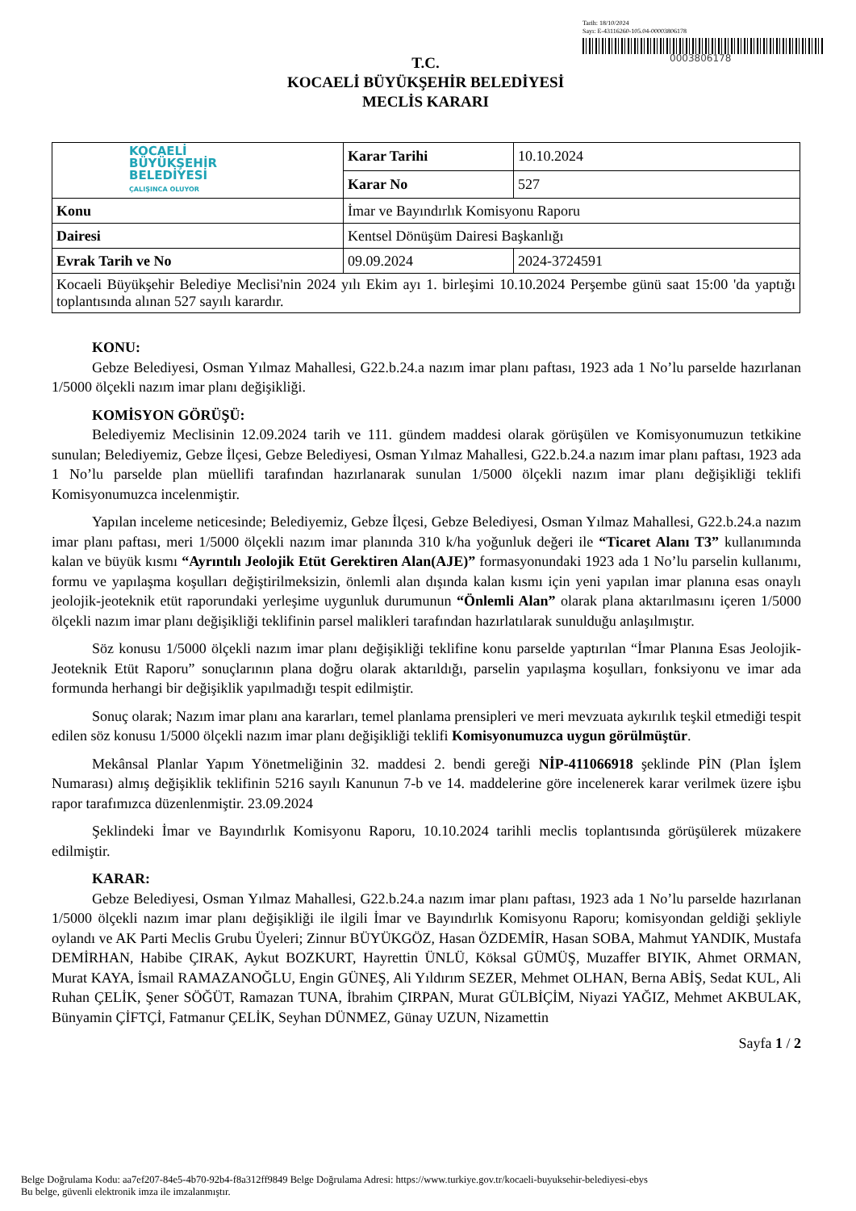Tarih: 18/10/2024
Sayı: E-43116260-105.04-00003806178
0003806178
T.C.
KOCAELİ BÜYÜKŞEHİR BELEDİYESİ
MECLİS KARARI
| KOCAELİ BÜYÜKŞEHİR BELEDİYESİ ÇALIŞINCA OLUYOR | Karar Tarihi | 10.10.2024 |
| | Karar No | 527 |
| Konu | İmar ve Bayındırlık Komisyonu Raporu | |
| Dairesi | Kentsel Dönüşüm Dairesi Başkanlığı | |
| Evrak Tarih ve No | 09.09.2024 | 2024-3724591 |
| Kocaeli Büyükşehir Belediye Meclisi'nin 2024 yılı Ekim ayı 1. birleşimi 10.10.2024 Perşembe günü saat 15:00 'da yaptığı toplantısında alınan 527 sayılı karardır. | | |
KONU:
Gebze Belediyesi, Osman Yılmaz Mahallesi, G22.b.24.a nazım imar planı paftası, 1923 ada 1 No’lu parselde hazırlanan 1/5000 ölçekli nazım imar planı değişikliği.
KOMİSYON GÖRÜŞÜ:
Belediyemiz Meclisinin 12.09.2024 tarih ve 111. gündem maddesi olarak görüşülen ve Komisyonumuzun tetkikine sunulan; Belediyemiz, Gebze İlçesi, Gebze Belediyesi, Osman Yılmaz Mahallesi, G22.b.24.a nazım imar planı paftası, 1923 ada 1 No’lu parselde plan müellifi tarafından hazırlanarak sunulan 1/5000 ölçekli nazım imar planı değişikliği teklifi Komisyonumuzca incelenmiştir.
Yapılan inceleme neticesinde; Belediyemiz, Gebze İlçesi, Gebze Belediyesi, Osman Yılmaz Mahallesi, G22.b.24.a nazım imar planı paftası, meri 1/5000 ölçekli nazım imar planında 310 k/ha yoğunluk değeri ile “Ticaret Alanı T3” kullanımında kalan ve büyük kısmı “Ayrıntılı Jeolojik Etüt Gerektiren Alan(AJE)” formasyonundaki 1923 ada 1 No’lu parselin kullanımı, formu ve yapılaşma koşulları değiştirilmeksizin, önlemli alan dışında kalan kısmı için yeni yapılan imar planına esas onaylı jeolojik-jeoteknik etüt raporundaki yerleşime uygunluk durumunun “Önlemli Alan” olarak plana aktarılmasını içeren 1/5000 ölçekli nazım imar planı değişikliği teklifinin parsel malikleri tarafından hazırlatılarak sunulduğu anlaşılmıştır.
Söz konusu 1/5000 ölçekli nazım imar planı değişikliği teklifine konu parselde yaptırılan “İmar Planına Esas Jeolojik-Jeoteknik Etüt Raporu” sonuçlarının plana doğru olarak aktarıldığı, parselin yapılaşma koşulları, fonksiyonu ve imar ada formunda herhangi bir değişiklik yapılmadığı tespit edilmiştir.
Sonuç olarak; Nazım imar planı ana kararları, temel planlama prensipleri ve meri mevzuata aykırılık teşkil etmediği tespit edilen söz konusu 1/5000 ölçekli nazım imar planı değişikliği teklifi Komisyonumuzca uygun görülmüştür.
Mekânsal Planlar Yapım Yönetmeliğinin 32. maddesi 2. bendi gereği NİP-411066918 şeklinde PİN (Plan İşlem Numarası) almış değişiklik teklifinin 5216 sayılı Kanunun 7-b ve 14. maddelerine göre incelenerek karar verilmek üzere işbu rapor tarafımızca düzenlenmiştir. 23.09.2024
Şeklindeki İmar ve Bayındırlık Komisyonu Raporu, 10.10.2024 tarihli meclis toplantısında görüşülerek müzakere edilmiştir.
KARAR:
Gebze Belediyesi, Osman Yılmaz Mahallesi, G22.b.24.a nazım imar planı paftası, 1923 ada 1 No’lu parselde hazırlanan 1/5000 ölçekli nazım imar planı değişikliği ile ilgili İmar ve Bayındırlık Komisyonu Raporu; komisyondan geldiği şekliyle oylandı ve AK Parti Meclis Grubu Üyeleri; Zinnur BÜYÜKGÖZ, Hasan ÖZDEMİR, Hasan SOBA, Mahmut YANDIK, Mustafa DEMİRHAN, Habibe ÇIRAK, Aykut BOZKURT, Hayrettin ÜNLÜ, Köksal GÜMÜŞ, Muzaffer BIYIK, Ahmet ORMAN, Murat KAYA, İsmail RAMAZANOĞLU, Engin GÜNEŞ, Ali Yıldırım SEZER, Mehmet OLHAN, Berna ABİŞ, Sedat KUL, Ali Ruhan ÇELİK, Şener SÖĞÜT, Ramazan TUNA, İbrahim ÇIRPAN, Murat GÜLBİÇİM, Niyazi YAĞIZ, Mehmet AKBULAK, Bünyamin ÇİFTÇİ, Fatmanur ÇELİK, Seyhan DÜNMEZ, Günay UZUN, Nizamettin
Sayfa 1 / 2
Belge Doğrulama Kodu: aa7ef207-84e5-4b70-92b4-f8a312ff9849 Belge Doğrulama Adresi: https://www.turkiye.gov.tr/kocaeli-buyuksehir-belediyesi-ebys
Bu belge, güvenli elektronik imza ile imzalanmıştır.